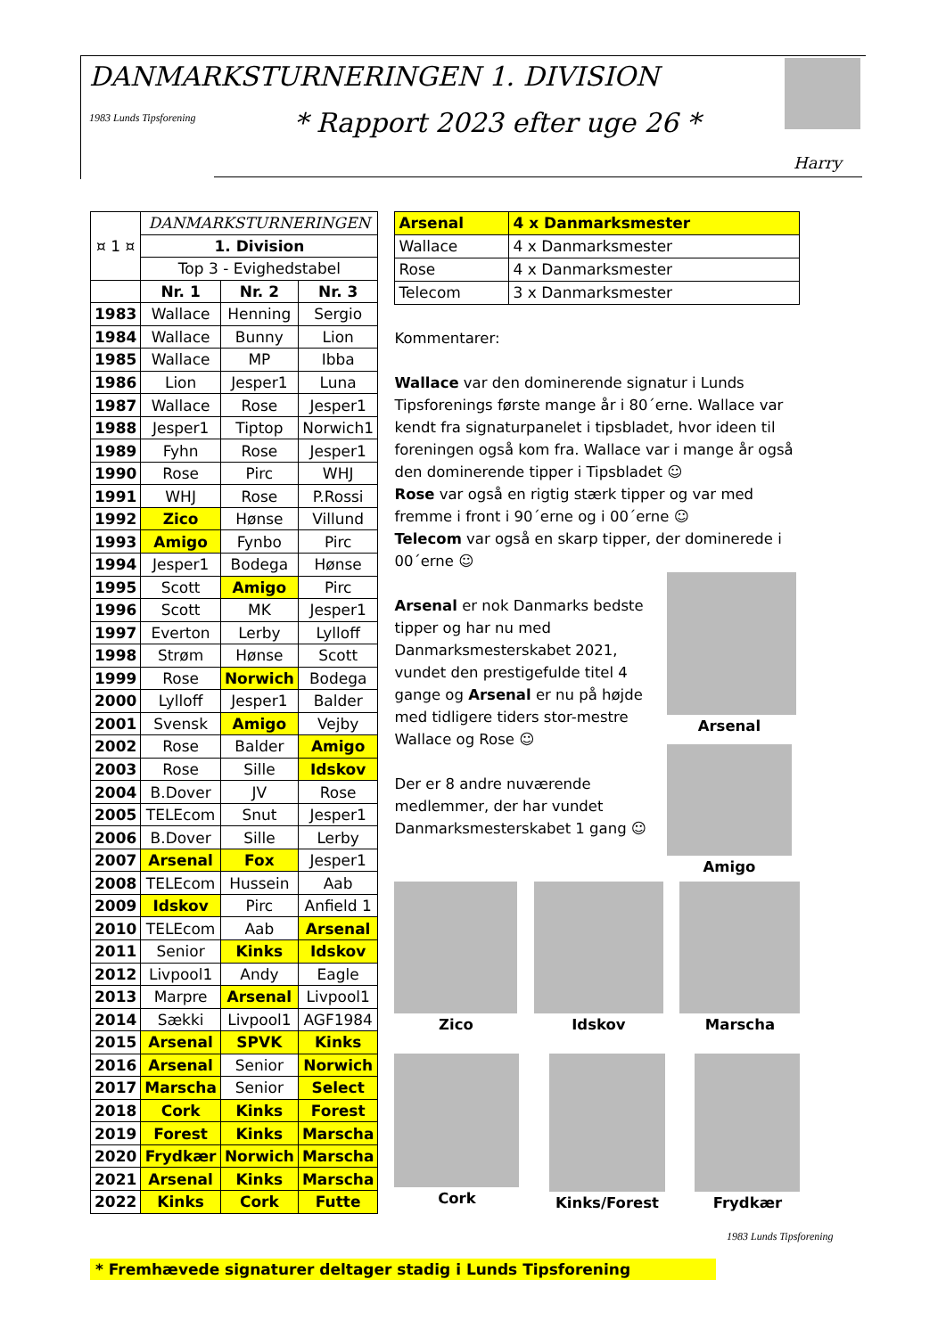DANMARKSTURNERINGEN 1. DIVISION
* Rapport 2023 efter uge 26 *
Harry
1983 Lunds Tipsforening
| ¤ 1 ¤ | DANMARKSTURNERINGEN | | |
| | 1. Division | | |
| | Top 3 - Evighedstabel | | |
| | Nr. 1 | Nr. 2 | Nr. 3 |
| 1983 | Wallace | Henning | Sergio |
| 1984 | Wallace | Bunny | Lion |
| 1985 | Wallace | MP | Ibba |
| 1986 | Lion | Jesper1 | Luna |
| 1987 | Wallace | Rose | Jesper1 |
| 1988 | Jesper1 | Tiptop | Norwich1 |
| 1989 | Fyhn | Rose | Jesper1 |
| 1990 | Rose | Pirc | WHJ |
| 1991 | WHJ | Rose | P.Rossi |
| 1992 | Zico | Hønse | Villund |
| 1993 | Amigo | Fynbo | Pirc |
| 1994 | Jesper1 | Bodega | Hønse |
| 1995 | Scott | Amigo | Pirc |
| 1996 | Scott | MK | Jesper1 |
| 1997 | Everton | Lerby | Lylloff |
| 1998 | Strøm | Hønse | Scott |
| 1999 | Rose | Norwich | Bodega |
| 2000 | Lylloff | Jesper1 | Balder |
| 2001 | Svensk | Amigo | Vejby |
| 2002 | Rose | Balder | Amigo |
| 2003 | Rose | Sille | Idskov |
| 2004 | B.Dover | JV | Rose |
| 2005 | TELEcom | Snut | Jesper1 |
| 2006 | B.Dover | Sille | Lerby |
| 2007 | Arsenal | Fox | Jesper1 |
| 2008 | TELEcom | Hussein | Aab |
| 2009 | Idskov | Pirc | Anfield 1 |
| 2010 | TELEcom | Aab | Arsenal |
| 2011 | Senior | Kinks | Idskov |
| 2012 | Livpool1 | Andy | Eagle |
| 2013 | Marpre | Arsenal | Livpool1 |
| 2014 | Sækki | Livpool1 | AGF1984 |
| 2015 | Arsenal | SPVK | Kinks |
| 2016 | Arsenal | Senior | Norwich |
| 2017 | Marscha | Senior | Select |
| 2018 | Cork | Kinks | Forest |
| 2019 | Forest | Kinks | Marscha |
| 2020 | Frydkær | Norwich | Marscha |
| 2021 | Arsenal | Kinks | Marscha |
| 2022 | Kinks | Cork | Futte |
| Arsenal | 4 x Danmarksmester |
| Wallace | 4 x Danmarksmester |
| Rose | 4 x Danmarksmester |
| Telecom | 3 x Danmarksmester |
Kommentarer:
Wallace var den dominerende signatur i Lunds Tipsforenings første mange år i 80´erne. Wallace var kendt fra signaturpanelet i tipsbladet, hvor ideen til foreningen også kom fra. Wallace var i mange år også den dominerende tipper i Tipsbladet ☺
Rose var også en rigtig stærk tipper og var med fremme i front i 90´erne og i 00´erne ☺
Telecom var også en skarp tipper, der dominerede i 00´erne ☺
Arsenal er nok Danmarks bedste tipper og har nu med Danmarksmesterskabet 2021, vundet den prestigefulde titel 4 gange og Arsenal er nu på højde med tidligere tiders stor-mestre Wallace og Rose ☺
Der er 8 andre nuværende medlemmer, der har vundet Danmarksmesterskabet 1 gang ☺
Arsenal
Amigo
Zico Idskov Marscha
Cork Kinks/Forest Frydkær
* Fremhævede signaturer deltager stadig i Lunds Tipsforening
1983 Lunds Tipsforening